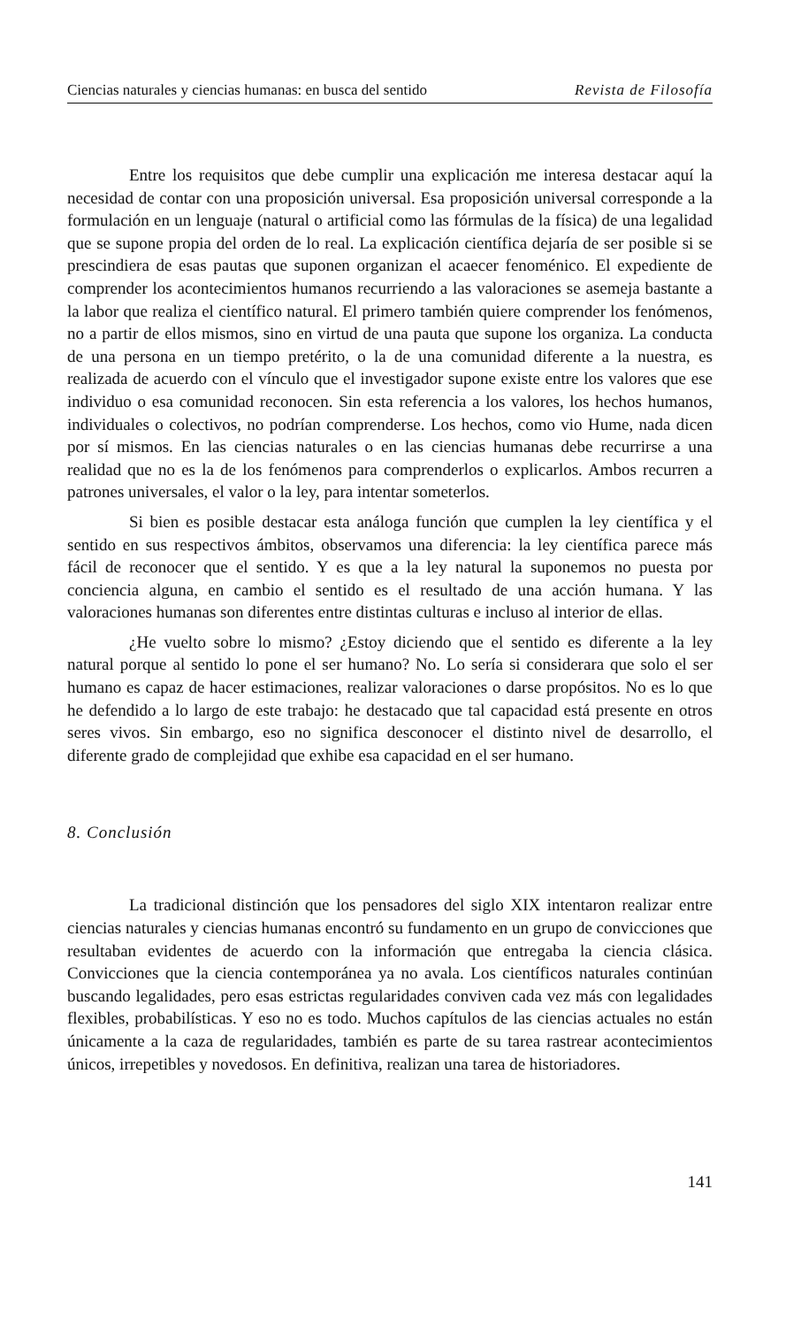Ciencias naturales y ciencias humanas: en busca del sentido Revista de Filosofía
Entre los requisitos que debe cumplir una explicación me interesa destacar aquí la necesidad de contar con una proposición universal. Esa proposición universal corresponde a la formulación en un lenguaje (natural o artificial como las fórmulas de la física) de una legalidad que se supone propia del orden de lo real. La explicación científica dejaría de ser posible si se prescindiera de esas pautas que suponen organizan el acaecer fenoménico. El expediente de comprender los acontecimientos humanos recurriendo a las valoraciones se asemeja bastante a la labor que realiza el científico natural. El primero también quiere comprender los fenómenos, no a partir de ellos mismos, sino en virtud de una pauta que supone los organiza. La conducta de una persona en un tiempo pretérito, o la de una comunidad diferente a la nuestra, es realizada de acuerdo con el vínculo que el investigador supone existe entre los valores que ese individuo o esa comunidad reconocen. Sin esta referencia a los valores, los hechos humanos, individuales o colectivos, no podrían comprenderse. Los hechos, como vio Hume, nada dicen por sí mismos. En las ciencias naturales o en las ciencias humanas debe recurrirse a una realidad que no es la de los fenómenos para comprenderlos o explicarlos. Ambos recurren a patrones universales, el valor o la ley, para intentar someterlos.
Si bien es posible destacar esta análoga función que cumplen la ley científica y el sentido en sus respectivos ámbitos, observamos una diferencia: la ley científica parece más fácil de reconocer que el sentido. Y es que a la ley natural la suponemos no puesta por conciencia alguna, en cambio el sentido es el resultado de una acción humana. Y las valoraciones humanas son diferentes entre distintas culturas e incluso al interior de ellas.
¿He vuelto sobre lo mismo? ¿Estoy diciendo que el sentido es diferente a la ley natural porque al sentido lo pone el ser humano? No. Lo sería si considerara que solo el ser humano es capaz de hacer estimaciones, realizar valoraciones o darse propósitos. No es lo que he defendido a lo largo de este trabajo: he destacado que tal capacidad está presente en otros seres vivos. Sin embargo, eso no significa desconocer el distinto nivel de desarrollo, el diferente grado de complejidad que exhibe esa capacidad en el ser humano.
8. Conclusión
La tradicional distinción que los pensadores del siglo XIX intentaron realizar entre ciencias naturales y ciencias humanas encontró su fundamento en un grupo de convicciones que resultaban evidentes de acuerdo con la información que entregaba la ciencia clásica. Convicciones que la ciencia contemporánea ya no avala. Los científicos naturales continúan buscando legalidades, pero esas estrictas regularidades conviven cada vez más con legalidades flexibles, probabilísticas. Y eso no es todo. Muchos capítulos de las ciencias actuales no están únicamente a la caza de regularidades, también es parte de su tarea rastrear acontecimientos únicos, irrepetibles y novedosos. En definitiva, realizan una tarea de historiadores.
141